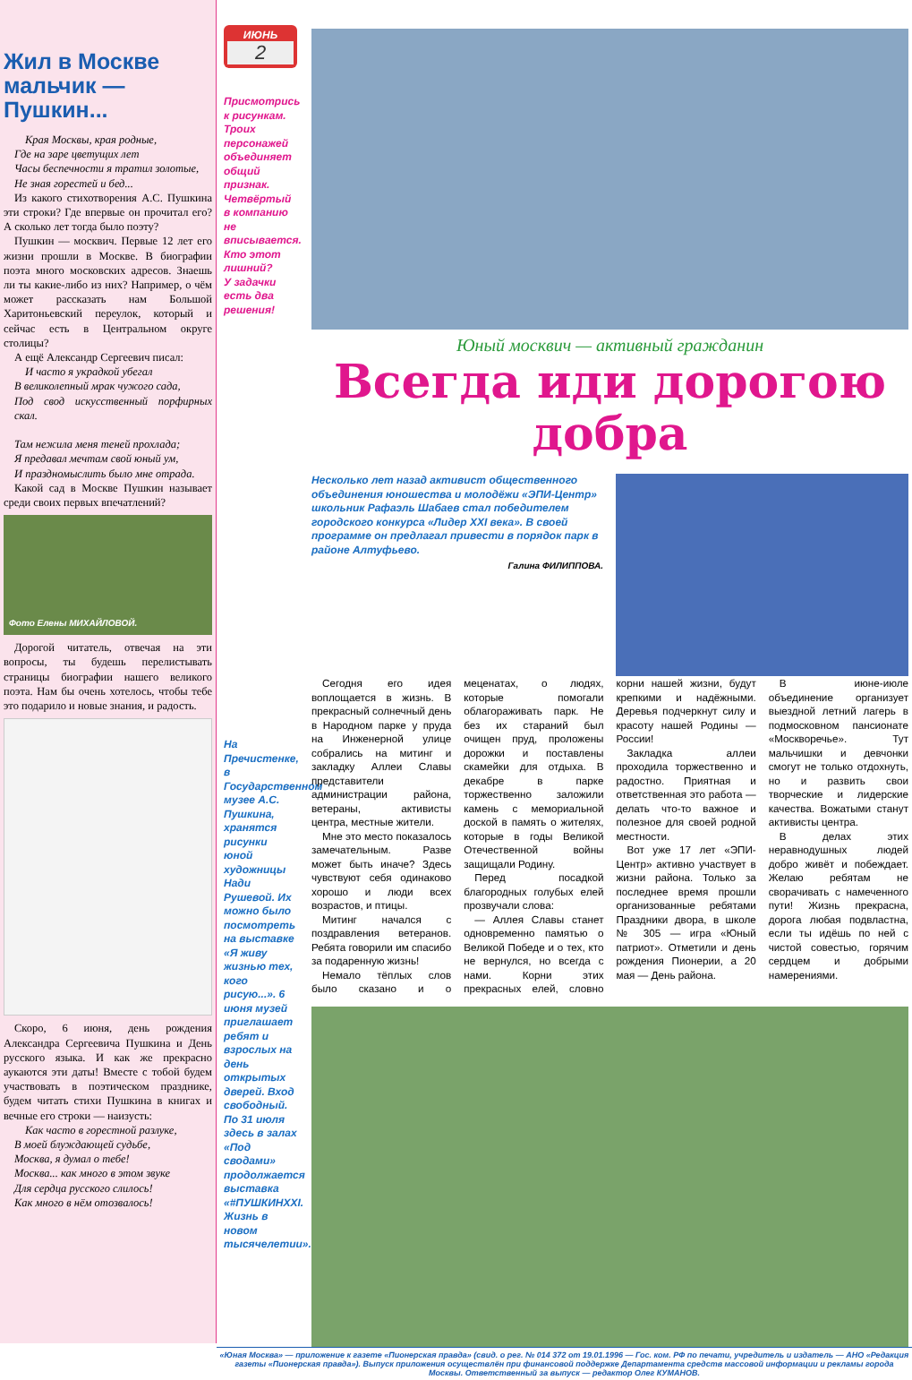Жил в Москве мальчик — Пушкин...
Края Москвы, края родные,
Где на заре цветущих лет
Часы беспечности я тратил золотые,
Не зная горестей и бед...
Из какого стихотворения А.С. Пушкина эти строки? Где впервые он прочитал его? А сколько лет тогда было поэту?
Пушкин — москвич. Первые 12 лет его жизни прошли в Москве. В биографии поэта много московских адресов. Знаешь ли ты какие-либо из них? Например, о чём может рассказать нам Большой Харитоньевский переулок, который и сейчас есть в Центральном округе столицы?
А ещё Александр Сергеевич писал:
И часто я украдкой убегал
В великолепный мрак чужого сада,
Под свод искусственный порфирных скал.
Там нежила меня теней прохлада;
Я предавал мечтам свой юный ум,
И праздномыслить было мне отрада.
Какой сад в Москве Пушкин называет среди своих первых впечатлений?
Фото Елены МИХАЙЛОВОЙ.
Дорогой читатель, отвечая на эти вопросы, ты будешь перелистывать страницы биографии нашего великого поэта. Нам бы очень хотелось, чтобы тебе это подарило и новые знания, и радость.
Скоро, 6 июня, день рождения Александра Сергеевича Пушкина и День русского языка. И как же прекрасно аукаются эти даты! Вместе с тобой будем участвовать в поэтическом празднике, будем читать стихи Пушкина в книгах и вечные его строки — наизусть:
Как часто в горестной разлуке,
В моей блуждающей судьбе,
Москва, я думал о тебе!
Москва... как много в этом звуке
Для сердца русского слилось!
Как много в нём отозвалось!
ИЮНЬ
2
Присмотрись к рисункам. Троих персонажей объединяет общий признак. Четвёртый в компанию не вписывается. Кто этот лишний?
У задачки есть два решения!
На Пречистенке, в Государственном музее А.С. Пушкина, хранятся рисунки юной художницы Нади Рушевой. Их можно было посмотреть на выставке «Я живу жизнью тех, кого рисую...». 6 июня музей приглашает ребят и взрослых на день открытых дверей. Вход свободный. По 31 июля здесь в залах «Под сводами» продолжается выставка «#ПУШКИНХХI. Жизнь в новом тысячелетии».
Юный москвич — активный гражданин
Всегда иди дорогою добра
Несколько лет назад активист общественного объединения юношества и молодёжи «ЭПИ-Центр» школьник Рафаэль Шабаев стал победителем городского конкурса «Лидер XXI века». В своей программе он предлагал привести в порядок парк в районе Алтуфьево.
Галина ФИЛИППОВА.
Сегодня его идея воплощается в жизнь. В прекрасный солнечный день в Народном парке у пруда на Инженерной улице собрались на митинг и закладку Аллеи Славы представители администрации района, ветераны, активисты центра, местные жители.
Мне это место показалось замечательным. Разве может быть иначе? Здесь чувствуют себя одинаково хорошо и люди всех возрастов, и птицы.
Митинг начался с поздравления ветеранов. Ребята говорили им спасибо за подаренную жизнь!
Немало тёплых слов было сказано и о меценатах, о людях, которые помогали облагораживать парк. Не без их стараний был очищен пруд, проложены дорожки и поставлены скамейки для отдыха. В декабре в парке торжественно заложили камень с мемориальной доской в память о жителях, которые в годы Великой Отечественной войны защищали Родину.
Перед посадкой благородных голубых елей прозвучали слова:
— Аллея Славы станет одновременно памятью о Великой Победе и о тех, кто не вернулся, но всегда с нами. Корни этих прекрасных елей, словно корни нашей жизни, будут крепкими и надёжными. Деревья подчеркнут силу и красоту нашей Родины — России!
Закладка аллеи проходила торжественно и радостно. Приятная и ответственная это работа — делать что-то важное и полезное для своей родной местности.
Вот уже 17 лет «ЭПИ-Центр» активно участвует в жизни района. Только за последнее время прошли организованные ребятами Праздники двора, в школе № 305 — игра «Юный патриот». Отметили и день рождения Пионерии, а 20 мая — День района.
В июне-июле объединение организует выездной летний лагерь в подмосковном пансионате «Москворечье». Тут мальчишки и девчонки смогут не только отдохнуть, но и развить свои творческие и лидерские качества. Вожатыми станут активисты центра.
В делах этих неравнодушных людей добро живёт и побеждает. Желаю ребятам не сворачивать с намеченного пути! Жизнь прекрасна, дорога любая подвластна, если ты идёшь по ней с чистой совестью, горячим сердцем и добрыми намерениями.
«Юная Москва» — приложение к газете «Пионерская правда» (свид. о рег. № 014 372 от 19.01.1996 — Гос. ком. РФ по печати, учредитель и издатель — АНО «Редакция газеты «Пионерская правда»). Выпуск приложения осуществлён при финансовой поддержке Департамента средств массовой информации и рекламы города Москвы. Ответственный за выпуск — редактор Олег КУМАНОВ.